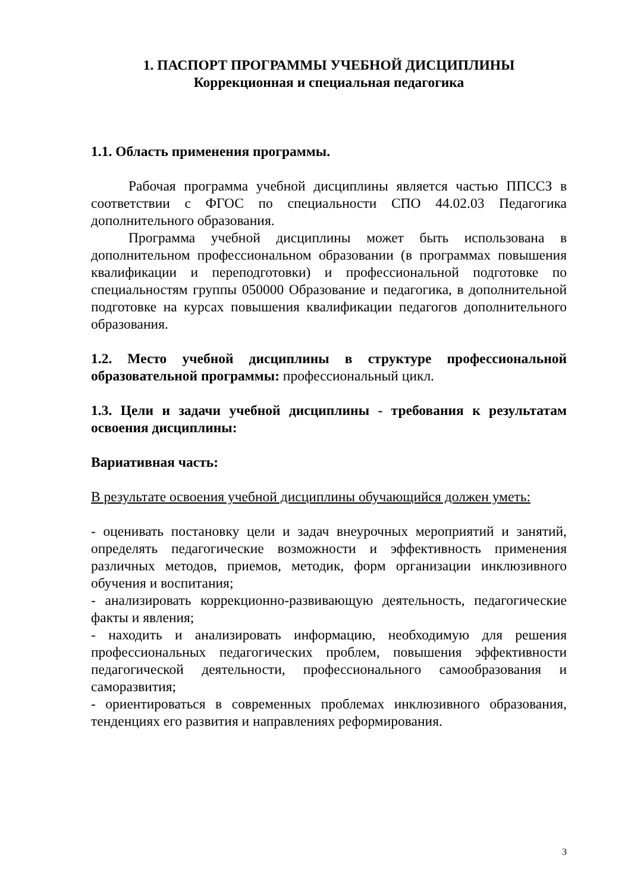1. ПАСПОРТ ПРОГРАММЫ УЧЕБНОЙ ДИСЦИПЛИНЫ
Коррекционная и специальная педагогика
1.1. Область применения программы.
Рабочая программа учебной дисциплины является частью ППССЗ в соответствии с ФГОС по специальности СПО 44.02.03 Педагогика дополнительного образования.
Программа учебной дисциплины может быть использована в дополнительном профессиональном образовании (в программах повышения квалификации и переподготовки) и профессиональной подготовке по специальностям группы 050000 Образование и педагогика, в дополнительной подготовке на курсах повышения квалификации педагогов дополнительного образования.
1.2. Место учебной дисциплины в структуре профессиональной образовательной программы: профессиональный цикл.
1.3. Цели и задачи учебной дисциплины - требования к результатам освоения дисциплины:
Вариативная часть:
В результате освоения учебной дисциплины обучающийся должен уметь:
- оценивать постановку цели и задач внеурочных мероприятий и занятий, определять педагогические возможности и эффективность применения различных методов, приемов, методик, форм организации инклюзивного обучения и воспитания;
- анализировать коррекционно-развивающую деятельность, педагогические факты и явления;
- находить и анализировать информацию, необходимую для решения профессиональных педагогических проблем, повышения эффективности педагогической деятельности, профессионального самообразования и саморазвития;
- ориентироваться в современных проблемах инклюзивного образования, тенденциях его развития и направлениях реформирования.
3